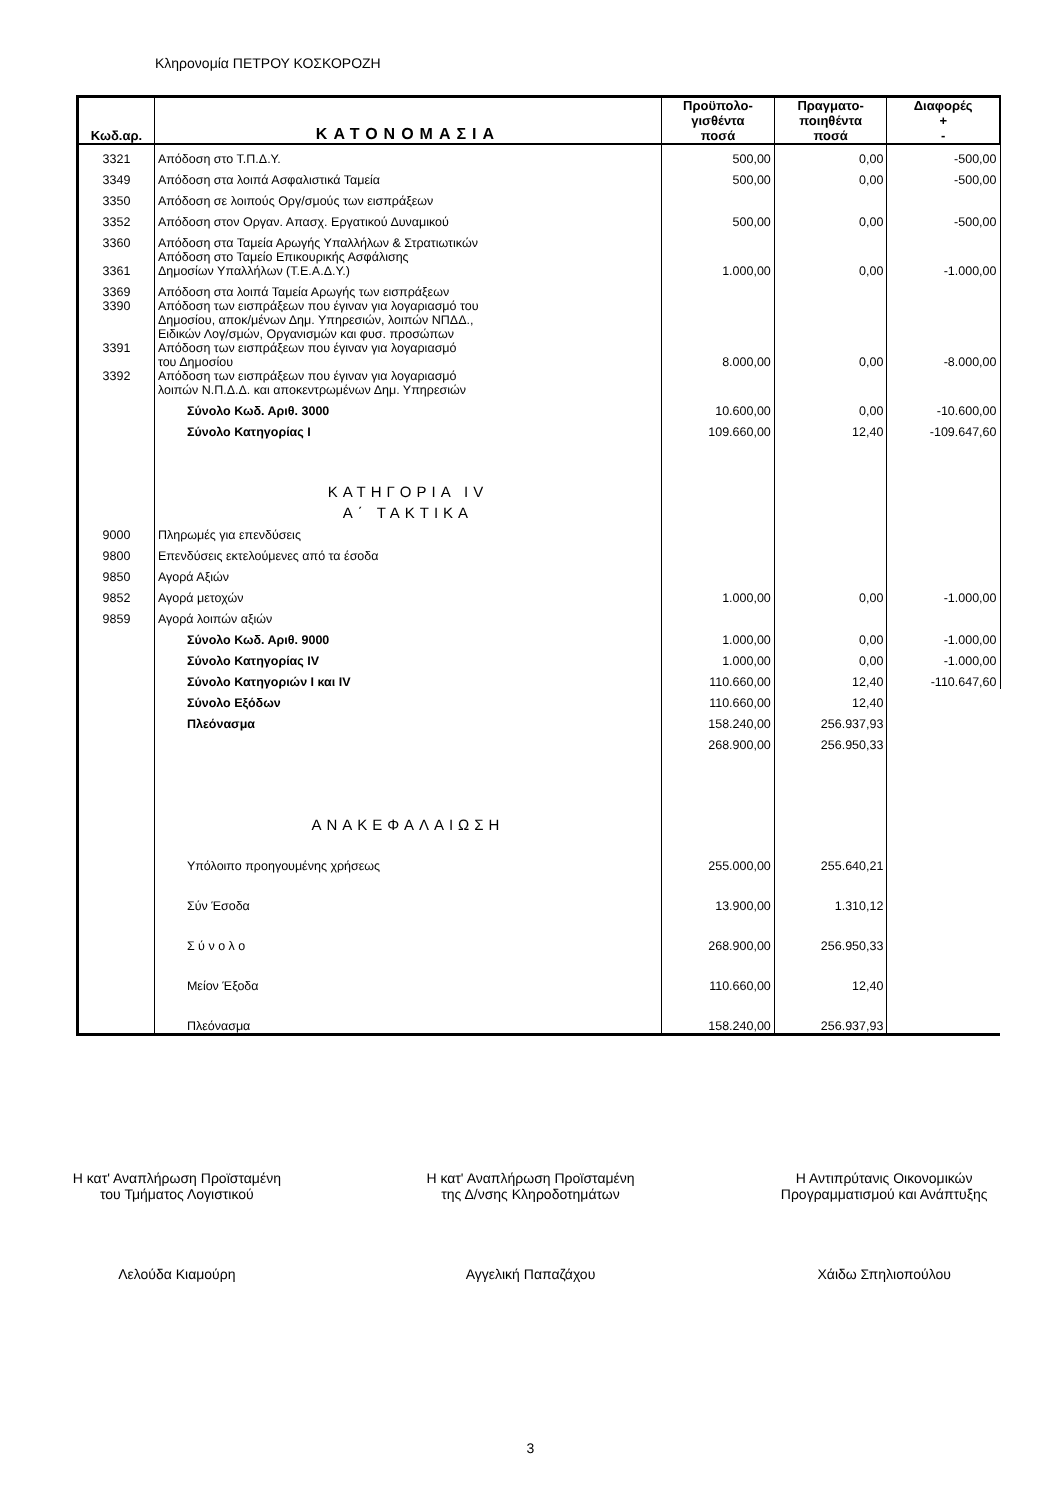Κληρονομία ΠΕΤΡΟΥ ΚΟΣΚΟΡΟΖΗ
| Κωδ.αρ. | ΚΑΤΟΝΟΜΑΣΙΑ | Προϋπολο- γισθέντα ποσά | Πραγματο- ποιηθέντα ποσά | Διαφορές + - |
| --- | --- | --- | --- | --- |
| 3321 | Απόδοση στο Τ.Π.Δ.Υ. | 500,00 | 0,00 | -500,00 |
| 3349 | Απόδοση στα λοιπά Ασφαλιστικά Ταμεία | 500,00 | 0,00 | -500,00 |
| 3350 | Απόδοση σε λοιπούς Οργ/σμούς των εισπράξεων | | | |
| 3352 | Απόδοση στον Οργαν. Απασχ. Εργατικού Δυναμικού | 500,00 | 0,00 | -500,00 |
| 3360 | Απόδοση στα Ταμεία Αρωγής Υπαλλήλων & Στρατιωτικών | | | |
| 3361 | Απόδοση στο Ταμείο Επικουρικής Ασφάλισης Δημοσίων Υπαλλήλων (Τ.Ε.Α.Δ.Υ.) | 1.000,00 | 0,00 | -1.000,00 |
| 3369 | Απόδοση στα λοιπά Ταμεία Αρωγής των εισπράξεων | | | |
| 3390 | Απόδοση των εισπράξεων που έγιναν για λογαριασμό του Δημοσίου, αποκ/μένων Δημ. Υπηρεσιών, λοιπών ΝΠΔΔ., Ειδικών Λογ/σμών, Οργανισμών και φυσ. προσώπων | | | |
| 3391 | Απόδοση των εισπράξεων που έγιναν για λογαριασμό του Δημοσίου | 8.000,00 | 0,00 | -8.000,00 |
| 3392 | Απόδοση των εισπράξεων που έγιναν για λογαριασμό λοιπών Ν.Π.Δ.Δ. και αποκεντρωμένων Δημ. Υπηρεσιών | | | |
| | Σύνολο Κωδ. Αριθ. 3000 | 10.600,00 | 0,00 | -10.600,00 |
| | Σύνολο Κατηγορίας I | 109.660,00 | 12,40 | -109.647,60 |
| | ΚΑΤΗΓΟΡΙΑ IV | | | |
| | Α΄ ΤΑΚΤΙΚΑ | | | |
| 9000 | Πληρωμές για επενδύσεις | | | |
| 9800 | Επενδύσεις εκτελούμενες από τα έσοδα | | | |
| 9850 | Αγορά Αξιών | | | |
| 9852 | Αγορά μετοχών | 1.000,00 | 0,00 | -1.000,00 |
| 9859 | Αγορά λοιπών αξιών | | | |
| | Σύνολο Κωδ. Αριθ. 9000 | 1.000,00 | 0,00 | -1.000,00 |
| | Σύνολο Κατηγορίας IV | 1.000,00 | 0,00 | -1.000,00 |
| | Σύνολο Κατηγοριών I και IV | 110.660,00 | 12,40 | -110.647,60 |
| | Σύνολο Εξόδων | 110.660,00 | 12,40 | |
| | Πλεόνασμα | 158.240,00 | 256.937,93 | |
| | | 268.900,00 | 256.950,33 | |
| | ΑΝΑΚΕΦΑΛΑΙΩΣΗ | | | |
| | Υπόλοιπο προηγουμένης χρήσεως | 255.000,00 | 255.640,21 | |
| | Σύν Έσοδα | 13.900,00 | 1.310,12 | |
| | Σ ύ ν ο λ ο | 268.900,00 | 256.950,33 | |
| | Μείον Έξοδα | 110.660,00 | 12,40 | |
| | Πλεόνασμα | 158.240,00 | 256.937,93 | |
Η κατ' Αναπλήρωση Προϊσταμένη
του Τμήματος Λογιστικού
Λελούδα Κιαμούρη
Η κατ' Αναπλήρωση Προϊσταμένη
της Δ/νσης Κληροδοτημάτων
Αγγελική Παπαζάχου
Η Αντιπρύτανις Οικονομικών
Προγραμματισμού και Ανάπτυξης
Χάιδω Σπηλιοπούλου
3